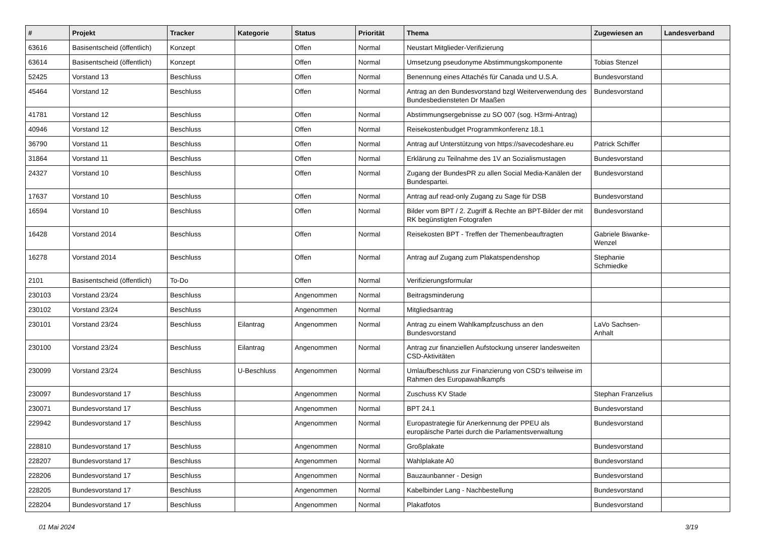| # | Projekt | Tracker | Kategorie | Status | Priorität | Thema | Zugewiesen an | Landesverband |
| --- | --- | --- | --- | --- | --- | --- | --- | --- |
| 63616 | Basisentscheid (öffentlich) | Konzept | | Offen | Normal | Neustart Mitglieder-Verifizierung | | |
| 63614 | Basisentscheid (öffentlich) | Konzept | | Offen | Normal | Umsetzung pseudonyme Abstimmungskomponente | Tobias Stenzel | |
| 52425 | Vorstand 13 | Beschluss | | Offen | Normal | Benennung eines Attachés für Canada und U.S.A. | Bundesvorstand | |
| 45464 | Vorstand 12 | Beschluss | | Offen | Normal | Antrag an den Bundesvorstand bzgl Weiterverwendung des Bundesbediensteten Dr Maaßen | Bundesvorstand | |
| 41781 | Vorstand 12 | Beschluss | | Offen | Normal | Abstimmungsergebnisse zu SO 007 (sog. H3rmi-Antrag) | | |
| 40946 | Vorstand 12 | Beschluss | | Offen | Normal | Reisekostenbudget Programmkonferenz 18.1 | | |
| 36790 | Vorstand 11 | Beschluss | | Offen | Normal | Antrag auf Unterstützung von https://savecodeshare.eu | Patrick Schiffer | |
| 31864 | Vorstand 11 | Beschluss | | Offen | Normal | Erklärung zu Teilnahme des 1V an Sozialismustagen | Bundesvorstand | |
| 24327 | Vorstand 10 | Beschluss | | Offen | Normal | Zugang der BundesPR zu allen Social Media-Kanälen der Bundespartei. | Bundesvorstand | |
| 17637 | Vorstand 10 | Beschluss | | Offen | Normal | Antrag auf read-only Zugang zu Sage für DSB | Bundesvorstand | |
| 16594 | Vorstand 10 | Beschluss | | Offen | Normal | Bilder vom BPT / 2. Zugriff & Rechte an BPT-Bilder der mit RK begünstigten Fotografen | Bundesvorstand | |
| 16428 | Vorstand 2014 | Beschluss | | Offen | Normal | Reisekosten BPT - Treffen der Themenbeauftragten | Gabriele Biwanke-Wenzel | |
| 16278 | Vorstand 2014 | Beschluss | | Offen | Normal | Antrag auf Zugang zum Plakatspendenshop | Stephanie Schmiedke | |
| 2101 | Basisentscheid (öffentlich) | To-Do | | Offen | Normal | Verifizierungsformular | | |
| 230103 | Vorstand 23/24 | Beschluss | | Angenommen | Normal | Beitragsminderung | | |
| 230102 | Vorstand 23/24 | Beschluss | | Angenommen | Normal | Mitgliedsantrag | | |
| 230101 | Vorstand 23/24 | Beschluss | Eilantrag | Angenommen | Normal | Antrag zu einem Wahlkampfzuschuss an den Bundesvorstand | LaVo Sachsen-Anhalt | |
| 230100 | Vorstand 23/24 | Beschluss | Eilantrag | Angenommen | Normal | Antrag zur finanziellen Aufstockung unserer landesweiten CSD-Aktivitäten | | |
| 230099 | Vorstand 23/24 | Beschluss | U-Beschluss | Angenommen | Normal | Umlaufbeschluss zur Finanzierung von CSD's teilweise im Rahmen des Europawahlkampfs | | |
| 230097 | Bundesvorstand 17 | Beschluss | | Angenommen | Normal | Zuschuss KV Stade | Stephan Franzelius | |
| 230071 | Bundesvorstand 17 | Beschluss | | Angenommen | Normal | BPT 24.1 | Bundesvorstand | |
| 229942 | Bundesvorstand 17 | Beschluss | | Angenommen | Normal | Europastrategie für Anerkennung der PPEU als europäische Partei durch die Parlamentsverwaltung | Bundesvorstand | |
| 228810 | Bundesvorstand 17 | Beschluss | | Angenommen | Normal | Großplakate | Bundesvorstand | |
| 228207 | Bundesvorstand 17 | Beschluss | | Angenommen | Normal | Wahlplakate A0 | Bundesvorstand | |
| 228206 | Bundesvorstand 17 | Beschluss | | Angenommen | Normal | Bauzaunbanner - Design | Bundesvorstand | |
| 228205 | Bundesvorstand 17 | Beschluss | | Angenommen | Normal | Kabelbinder Lang - Nachbestellung | Bundesvorstand | |
| 228204 | Bundesvorstand 17 | Beschluss | | Angenommen | Normal | Plakatfotos | Bundesvorstand | |
01 Mai 2024 3/19